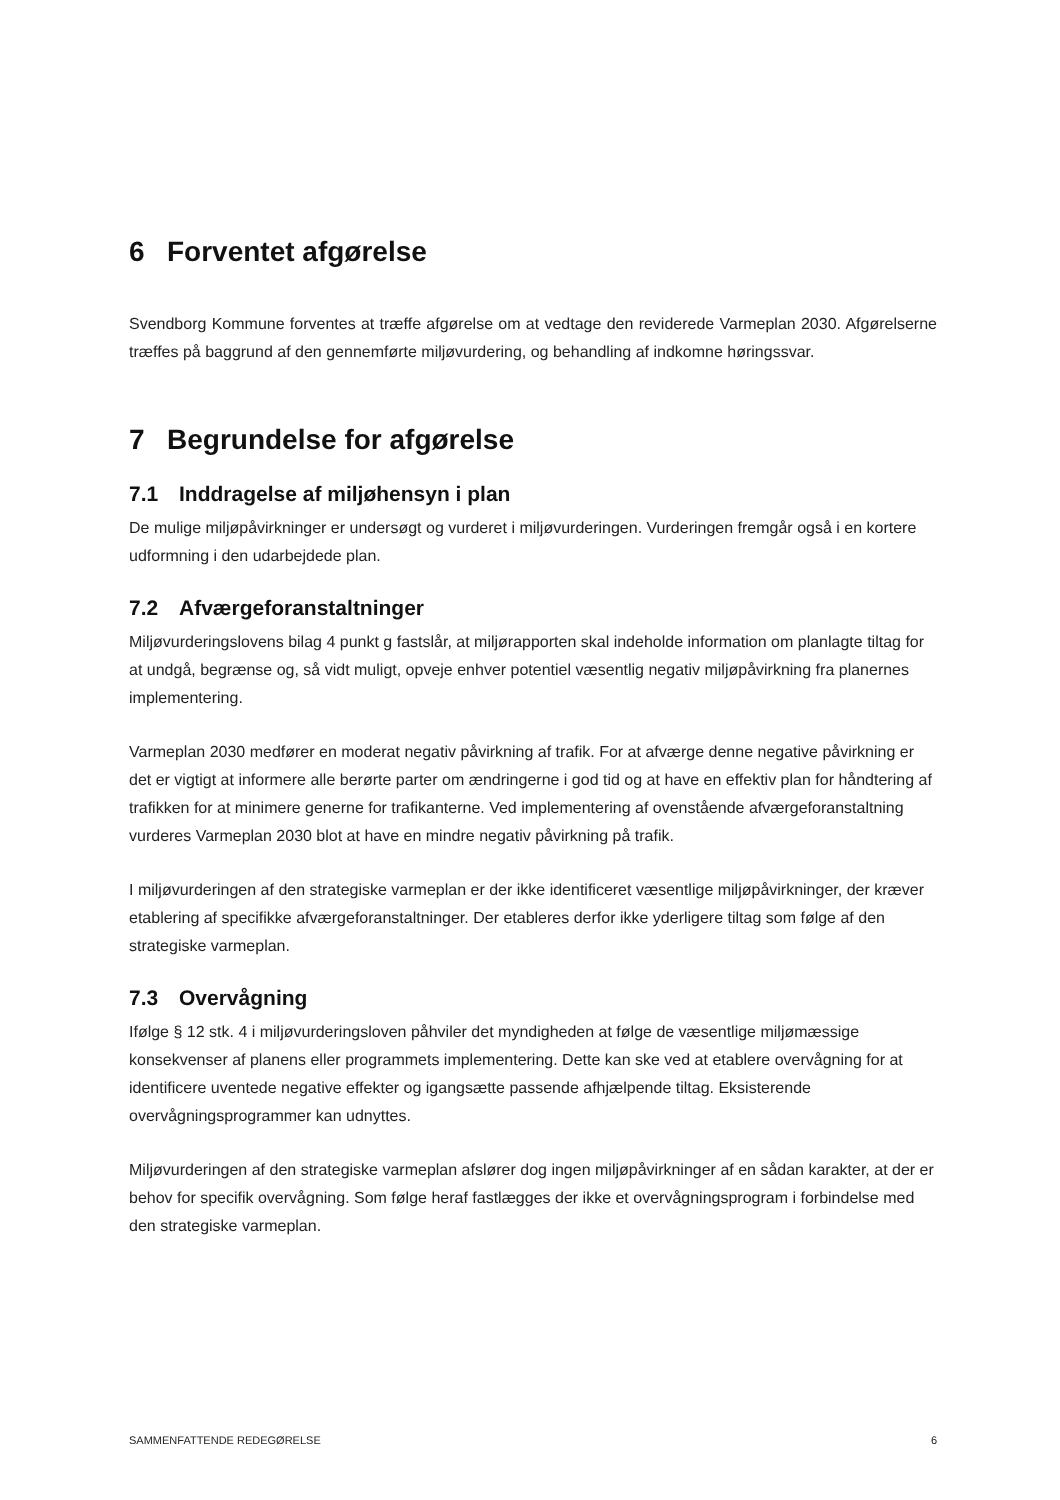6 Forventet afgørelse
Svendborg Kommune forventes at træffe afgørelse om at vedtage den reviderede Varmeplan 2030. Afgørelserne træffes på baggrund af den gennemførte miljøvurdering, og behandling af indkomne høringssvar.
7 Begrundelse for afgørelse
7.1 Inddragelse af miljøhensyn i plan
De mulige miljøpåvirkninger er undersøgt og vurderet i miljøvurderingen. Vurderingen fremgår også i en kortere udformning i den udarbejdede plan.
7.2 Afværgeforanstaltninger
Miljøvurderingslovens bilag 4 punkt g fastslår, at miljørapporten skal indeholde information om planlagte tiltag for at undgå, begrænse og, så vidt muligt, opveje enhver potentiel væsentlig negativ miljøpåvirkning fra planernes implementering.
Varmeplan 2030 medfører en moderat negativ påvirkning af trafik. For at afværge denne negative påvirkning er det er vigtigt at informere alle berørte parter om ændringerne i god tid og at have en effektiv plan for håndtering af trafikken for at minimere generne for trafikanterne. Ved implementering af ovenstående afværgeforanstaltning vurderes Varmeplan 2030 blot at have en mindre negativ påvirkning på trafik.
I miljøvurderingen af den strategiske varmeplan er der ikke identificeret væsentlige miljøpåvirkninger, der kræver etablering af specifikke afværgeforanstaltninger. Der etableres derfor ikke yderligere tiltag som følge af den strategiske varmeplan.
7.3 Overvågning
Ifølge § 12 stk. 4 i miljøvurderingsloven påhviler det myndigheden at følge de væsentlige miljømæssige konsekvenser af planens eller programmets implementering. Dette kan ske ved at etablere overvågning for at identificere uventede negative effekter og igangsætte passende afhjælpende tiltag. Eksisterende overvågningsprogrammer kan udnyttes.
Miljøvurderingen af den strategiske varmeplan afslører dog ingen miljøpåvirkninger af en sådan karakter, at der er behov for specifik overvågning. Som følge heraf fastlægges der ikke et overvågningsprogram i forbindelse med den strategiske varmeplan.
SAMMENFATTENDE REDEGØRELSE 6